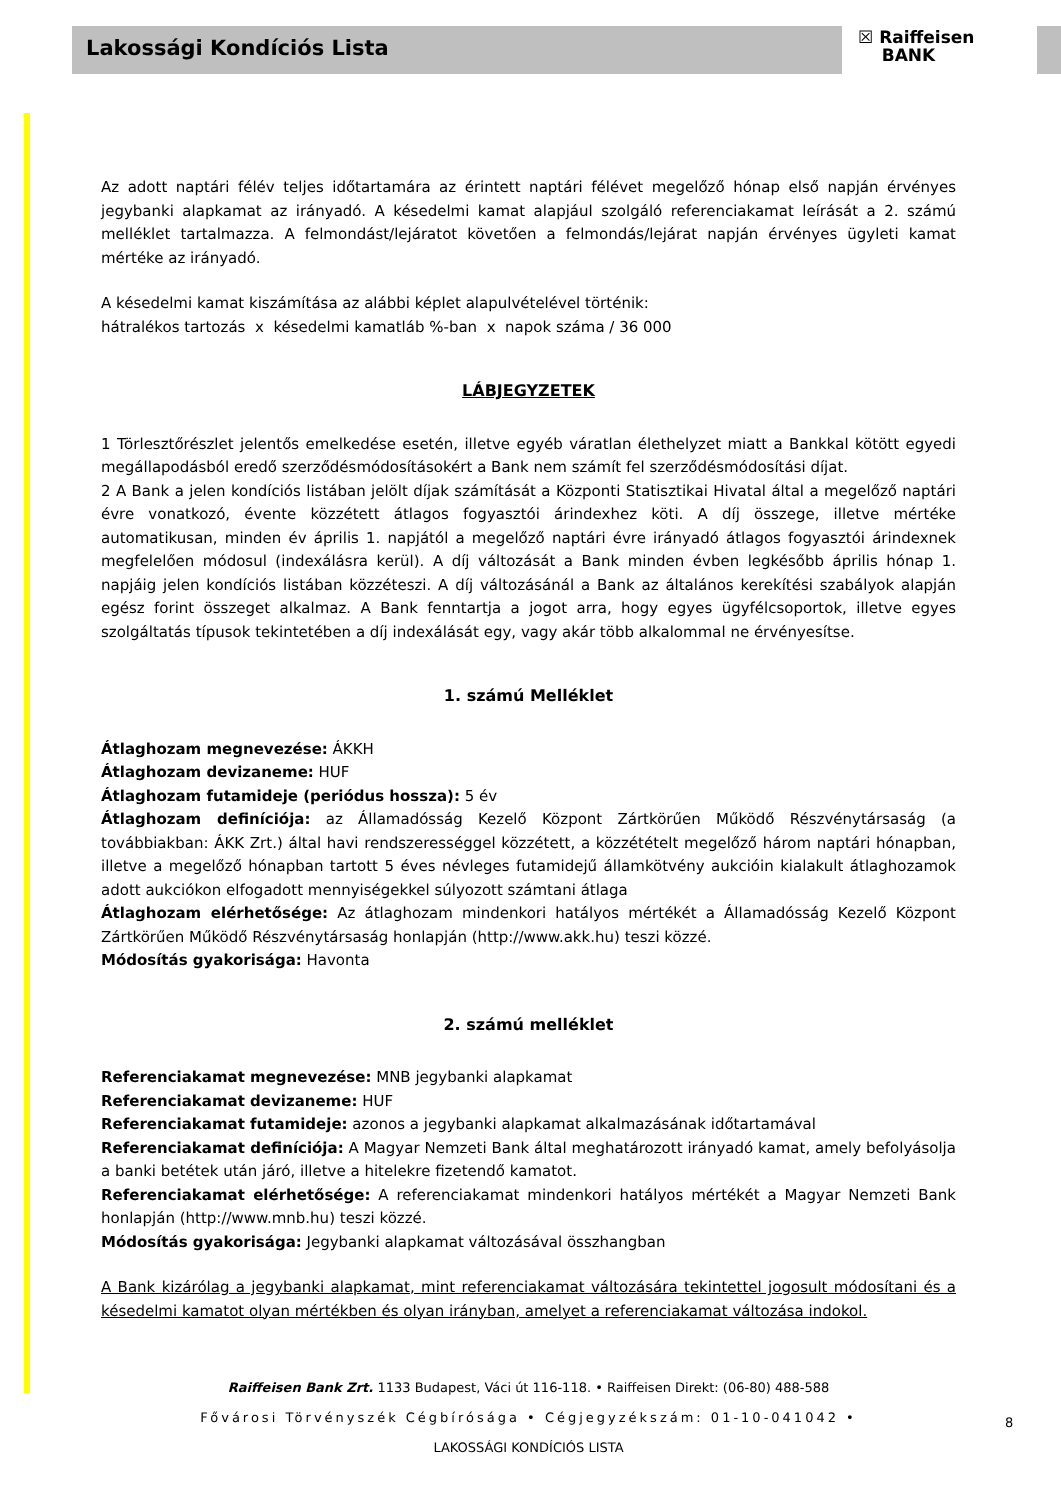Lakossági Kondíciós Lista
☒ Raiffeisen
BANK
Az adott naptári félév teljes időtartamára az érintett naptári félévet megelőző hónap első napján érvényes jegybanki alapkamat az irányadó. A késedelmi kamat alapjául szolgáló referenciakamat leírását a 2. számú melléklet tartalmazza. A felmondást/lejáratot követően a felmondás/lejárat napján érvényes ügyleti kamat mértéke az irányadó.
A késedelmi kamat kiszámítása az alábbi képlet alapulvételével történik:
hátralékos tartozás x késedelmi kamatláb %-ban x napok száma / 36 000
LÁBJEGYZETEK
1 Törlesztőrészlet jelentős emelkedése esetén, illetve egyéb váratlan élethelyzet miatt a Bankkal kötött egyedi megállapodásból eredő szerződésmódosításokért a Bank nem számít fel szerződésmódosítási díjat.
2 A Bank a jelen kondíciós listában jelölt díjak számítását a Központi Statisztikai Hivatal által a megelőző naptári évre vonatkozó, évente közzétett átlagos fogyasztói árindexhez köti. A díj összege, illetve mértéke automatikusan, minden év április 1. napjától a megelőző naptári évre irányadó átlagos fogyasztói árindexnek megfelelően módosul (indexálásra kerül). A díj változását a Bank minden évben legkésőbb április hónap 1. napjáig jelen kondíciós listában közzéteszi. A díj változásánál a Bank az általános kerekítési szabályok alapján egész forint összeget alkalmaz. A Bank fenntartja a jogot arra, hogy egyes ügyfélcsoportok, illetve egyes szolgáltatás típusok tekintetében a díj indexálását egy, vagy akár több alkalommal ne érvényesítse.
1. számú Melléklet
Átlaghozam megnevezése: ÁKKH
Átlaghozam devizaneme: HUF
Átlaghozam futamideje (periódus hossza): 5 év
Átlaghozam definíciója: az Államadósság Kezelő Központ Zártkörűen Működő Részvénytársaság (a továbbiakban: ÁKK Zrt.) által havi rendszerességgel közzétett, a közzétételt megelőző három naptári hónapban, illetve a megelőző hónapban tartott 5 éves névleges futamidejű államkötvény aukcióin kialakult átlaghozamok adott aukciókon elfogadott mennyiségekkel súlyozott számtani átlaga
Átlaghozam elérhetősége: Az átlaghozam mindenkori hatályos mértékét a Államadósság Kezelő Központ Zártkörűen Működő Részvénytársaság honlapján (http://www.akk.hu) teszi közzé.
Módosítás gyakorisága: Havonta
2. számú melléklet
Referenciakamat megnevezése: MNB jegybanki alapkamat
Referenciakamat devizaneme: HUF
Referenciakamat futamideje: azonos a jegybanki alapkamat alkalmazásának időtartamával
Referenciakamat definíciója: A Magyar Nemzeti Bank által meghatározott irányadó kamat, amely befolyásolja a banki betétek után járó, illetve a hitelekre fizetendő kamatot.
Referenciakamat elérhetősége: A referenciakamat mindenkori hatályos mértékét a Magyar Nemzeti Bank honlapján (http://www.mnb.hu) teszi közzé.
Módosítás gyakorisága: Jegybanki alapkamat változásával összhangban
A Bank kizárólag a jegybanki alapkamat, mint referenciakamat változására tekintettel jogosult módosítani és a késedelmi kamatot olyan mértékben és olyan irányban, amelyet a referenciakamat változása indokol.
Raiffeisen Bank Zrt. 1133 Budapest, Váci út 116-118. • Raiffeisen Direkt: (06-80) 488-588
Fővárosi Törvényszék Cégbírósága • Cégjegyzékszám: 01-10-041042 •
LAKOSSÁGI KONDÍCIÓS LISTA
8